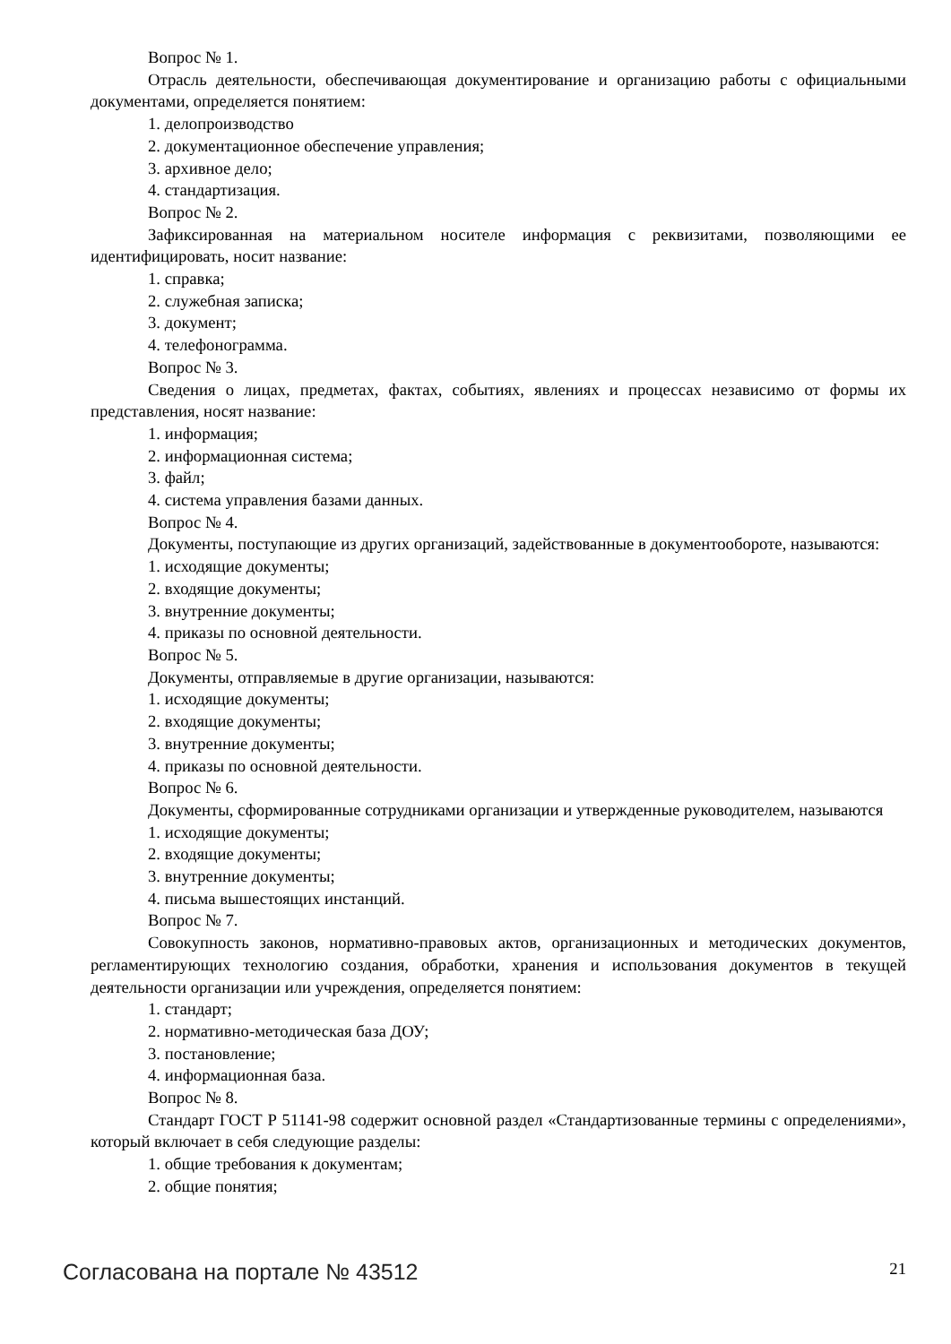Вопрос № 1.
Отрасль деятельности, обеспечивающая документирование и организацию работы с официальными документами, определяется понятием:
1. делопроизводство
2. документационное обеспечение управления;
3. архивное дело;
4. стандартизация.
Вопрос № 2.
Зафиксированная на материальном носителе информация с реквизитами, позволяющими ее идентифицировать, носит название:
1. справка;
2. служебная записка;
3. документ;
4. телефонограмма.
Вопрос № 3.
Сведения о лицах, предметах, фактах, событиях, явлениях и процессах независимо от формы их представления, носят название:
1. информация;
2. информационная система;
3. файл;
4. система управления базами данных.
Вопрос № 4.
Документы, поступающие из других организаций, задействованные в документообороте, называются:
1. исходящие документы;
2. входящие документы;
3. внутренние документы;
4. приказы по основной деятельности.
Вопрос № 5.
Документы, отправляемые в другие организации, называются:
1. исходящие документы;
2. входящие документы;
3. внутренние документы;
4. приказы по основной деятельности.
Вопрос № 6.
Документы, сформированные сотрудниками организации и утвержденные руководителем, называются
1. исходящие документы;
2. входящие документы;
3. внутренние документы;
4. письма вышестоящих инстанций.
Вопрос № 7.
Совокупность законов, нормативно-правовых актов, организационных и методических документов, регламентирующих технологию создания, обработки, хранения и использования документов в текущей деятельности организации или учреждения, определяется понятием:
1. стандарт;
2. нормативно-методическая база ДОУ;
3. постановление;
4. информационная база.
Вопрос № 8.
Стандарт ГОСТ Р 51141-98 содержит основной раздел «Стандартизованные термины с определениями», который включает в себя следующие разделы:
1. общие требования к документам;
2. общие понятия;
Согласована на портале № 43512 21